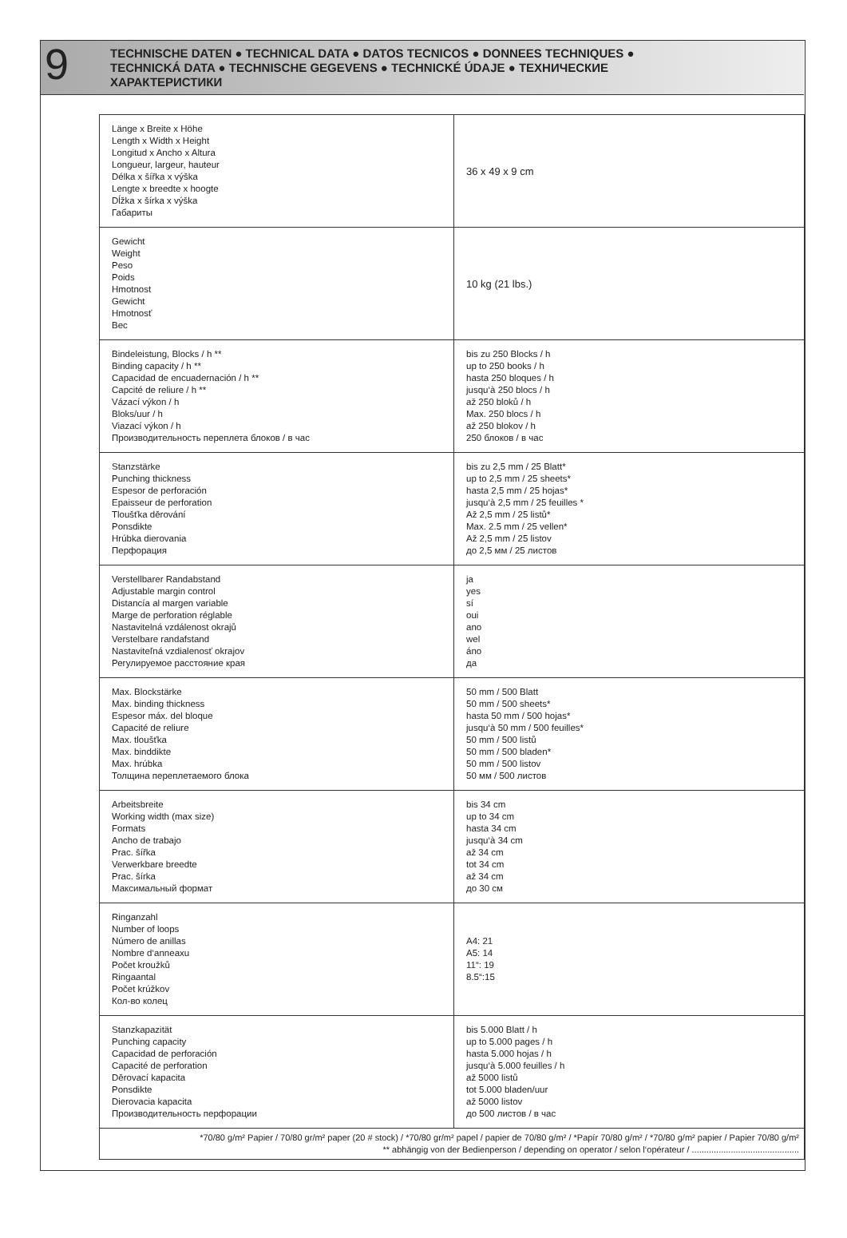9
TECHNISCHE DATEN ● TECHNICAL DATA ● DATOS TECNICOS ● DONNEES TECHNIQUES ●
TECHNICKÁ DATA ● TECHNISCHE GEGEVENS ● TECHNICKÉ ÚDAJE ● ТЕХНИЧЕСКИЕ
ХАРАКТЕРИСТИКИ
| Länge x Breite x Höhe Length x Width x Height Longitud x Ancho x Altura Longueur, largeur, hauteur Délka x šířka x výška Lengte x breedte x hoogte Dĺžka x šírka x výška Габариты | 36 x 49 x 9 cm |
| Gewicht Weight Peso Poids Hmotnost Gewicht Hmotnosť Вес | 10 kg (21 lbs.) |
| Bindeleistung, Blocks / h ** Binding capacity / h ** Capacidad de encuadernación / h ** Capcité de reliure / h ** Vázací výkon / h Bloks/uur / h Viazací výkon / h Производительность переплета блоков / в час | bis zu 250 Blocks / h up to 250 books / h hasta 250 bloques / h jusqu‘à 250 blocs / h až 250 bloků / h Max. 250 blocs / h až 250 blokov / h 250 блоков / в час |
| Stanzstärke Punching thickness Espesor de perforación Epaisseur de perforation Tloušťka děrování Ponsdikte Hrúbka dierovania Перфорация | bis zu 2,5 mm / 25 Blatt* up to 2,5 mm / 25 sheets* hasta 2,5 mm / 25 hojas* jusqu‘à 2,5 mm / 25 feuilles * Až 2,5 mm / 25 listů* Max. 2.5 mm / 25 vellen* Až 2,5 mm / 25 listov до 2,5 мм / 25 листов |
| Verstellbarer Randabstand Adjustable margin control Distancía al margen variable Marge de perforation réglable Nastavitelná vzdálenost okrajů Verstelbare randafstand Nastaviteľná vzdialenosť okrajov Регулируемое расстояние края | ja yes sí oui ano wel áno да |
| Max. Blockstärke Max. binding thickness Espesor máx. del bloque Capacité de reliure Max. tloušťka Max. binddikte Max. hrúbka Толщина переплетаемого блока | 50 mm / 500 Blatt 50 mm / 500 sheets* hasta 50 mm / 500 hojas* jusqu‘à 50 mm / 500 feuilles* 50 mm / 500 listů 50 mm / 500 bladen* 50 mm / 500 listov 50 мм / 500 листов |
| Arbeitsbreite Working width (max size) Formats Ancho de trabajo Prac. šířka Verwerkbare breedte Prac. šírka Максимальный формат | bis 34 cm up to 34 cm hasta 34 cm jusqu‘à 34 cm až 34 cm tot 34 cm až 34 cm до 30 см |
| Ringanzahl Number of loops Número de anillas Nombre d‘anneaxu Počet kroužků Ringaantal Počet krúžkov Кол-во колец | A4: 21 A5: 14 11“: 19 8.5“:15 |
| Stanzkapazität Punching capacity Capacidad de perforación Capacité de perforation Děrovací kapacita Ponsdikte Dierovacia kapacita Производительность перфорации | bis 5.000 Blatt / h up to 5.000 pages / h hasta 5.000 hojas / h jusqu‘à 5.000 feuilles / h až 5000 listů tot 5.000 bladen/uur až 5000 listov до 500 листов / в час |
| *70/80 g/m² Papier / 70/80 gr/m² paper (20 # stock) / *70/80 gr/m² papel / papier de 70/80 g/m² / *Papír 70/80 g/m² / *70/80 g/m² papier / Papier 70/80 g/m² ** abhängig von der Bedienperson / depending on operator / selon l‘opérateur / ............................................ | |